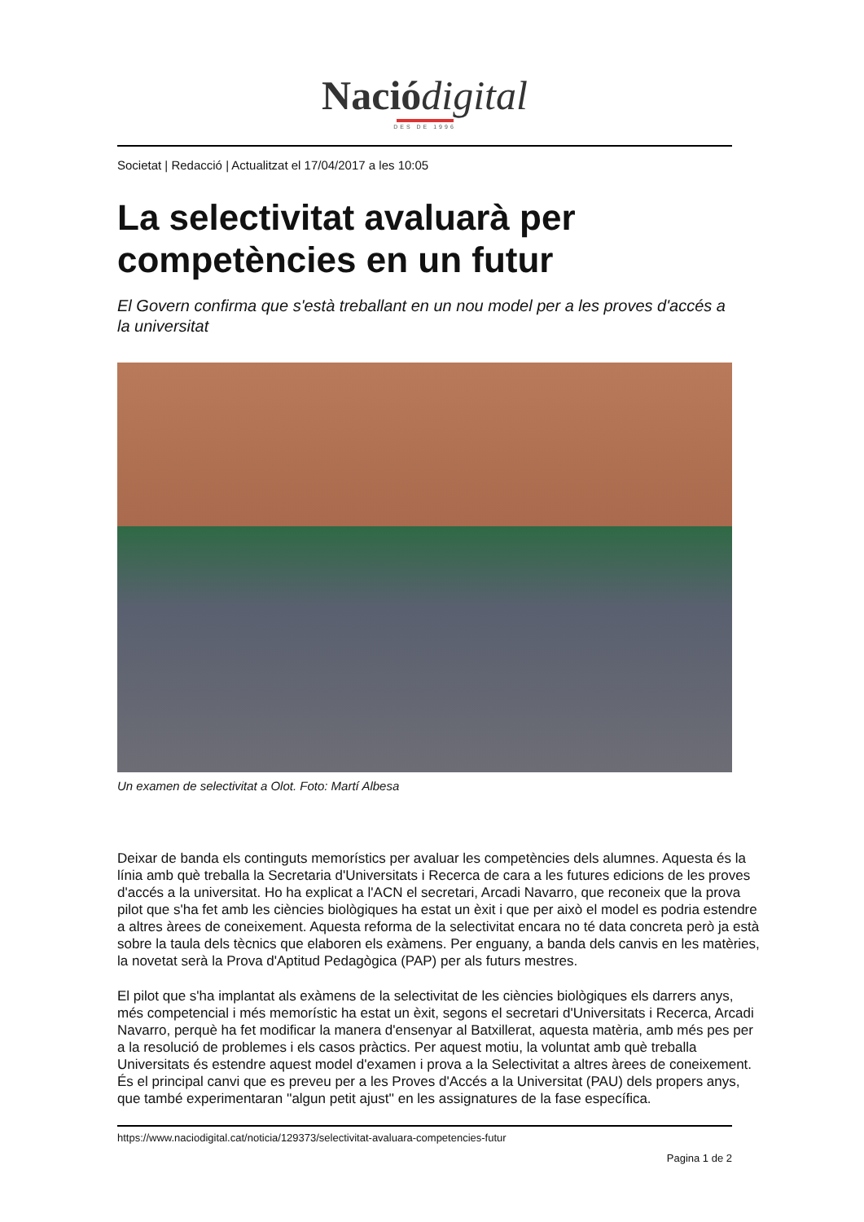Nació digital
DES DE 1996
Societat | Redacció | Actualitzat el 17/04/2017 a les 10:05
La selectivitat avaluarà per competències en un futur
El Govern confirma que s'està treballant en un nou model per a les proves d'accés a la universitat
Un examen de selectivitat a Olot. Foto: Martí Albesa
Deixar de banda els continguts memorístics per avaluar les competències dels alumnes. Aquesta és la línia amb què treballa la Secretaria d'Universitats i Recerca de cara a les futures edicions de les proves d'accés a la universitat. Ho ha explicat a l'ACN el secretari, Arcadi Navarro, que reconeix que la prova pilot que s'ha fet amb les ciències biològiques ha estat un èxit i que per això el model es podria estendre a altres àrees de coneixement. Aquesta reforma de la selectivitat encara no té data concreta però ja està sobre la taula dels tècnics que elaboren els exàmens. Per enguany, a banda dels canvis en les matèries, la novetat serà la Prova d'Aptitud Pedagògica (PAP) per als futurs mestres.
El pilot que s'ha implantat als exàmens de la selectivitat de les ciències biològiques els darrers anys, més competencial i més memorístic ha estat un èxit, segons el secretari d'Universitats i Recerca, Arcadi Navarro, perquè ha fet modificar la manera d'ensenyar al Batxillerat, aquesta matèria, amb més pes per a la resolució de problemes i els casos pràctics. Per aquest motiu, la voluntat amb què treballa Universitats és estendre aquest model d'examen i prova a la Selectivitat a altres àrees de coneixement. És el principal canvi que es preveu per a les Proves d'Accés a la Universitat (PAU) dels propers anys, que també experimentaran ''algun petit ajust'' en les assignatures de la fase específica.
https://www.naciodigital.cat/noticia/129373/selectivitat-avaluara-competencies-futur
Pagina 1 de 2